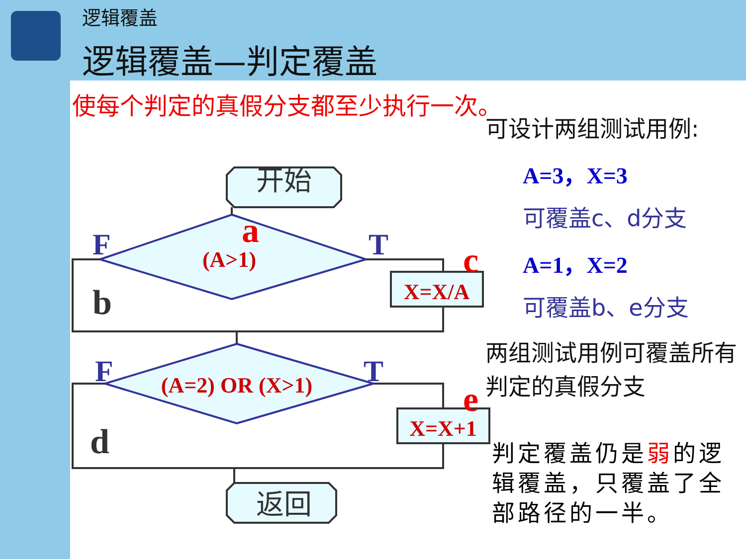逻辑覆盖
逻辑覆盖—判定覆盖
使每个判定的真假分支都至少执行一次。
开始
返回
a
F
T
c
b
(A>1)
X=X/A
F
T
e
d
(A=2) OR (X>1)
X=X+1
可设计两组测试用例:
A=3，X=3
可覆盖c、d分支
A=1，X=2
可覆盖b、e分支
两组测试用例可覆盖所有判定的真假分支
判定覆盖仍是弱的逻辑覆盖，只覆盖了全部路径的一半。